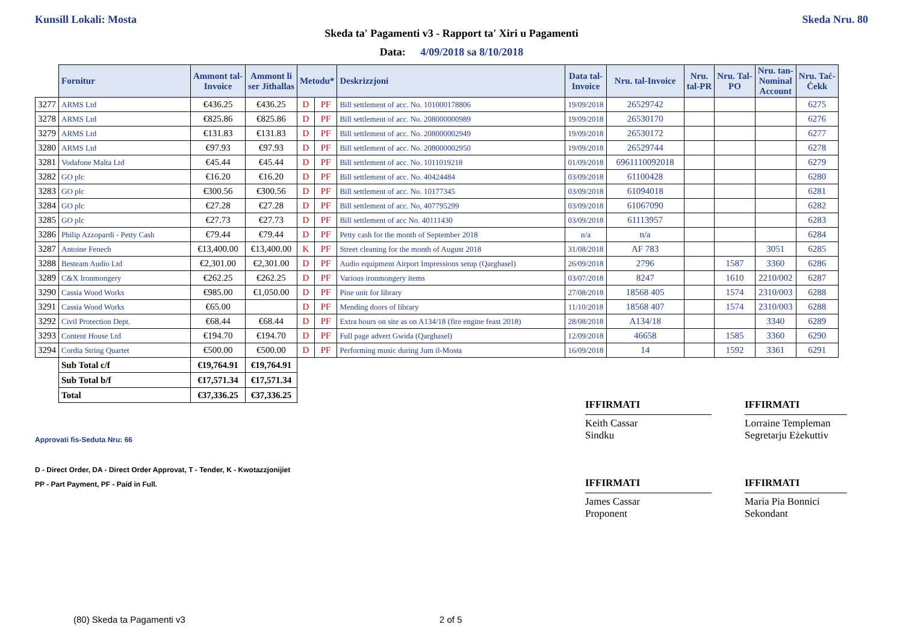Kunsill Lokali: Mosta Skeda Nru. 80
Skeda ta' Pagamenti v3 - Rapport ta' Xiri u Pagamenti
Data: 4/09/2018 sa 8/10/2018
| | Fornitur | Ammont tal- Invoice | Ammont li ser Jithallas | Metodu* | | Deskrizzjoni | Data tal- Invoice | Nru. tal-Invoice | Nru. tal-PR | Nru. Tal- PO | Nru. tan- Nominal Account | Nru. Taċ- Ċekk |
| --- | --- | --- | --- | --- | --- | --- | --- | --- | --- | --- | --- | --- |
| 3277 | ARMS Ltd | €436.25 | €436.25 | D | PF | Bill settlement of acc. No. 101000178806 | 19/09/2018 | 26529742 | | | | 6275 |
| 3278 | ARMS Ltd | €825.86 | €825.86 | D | PF | Bill settlement of acc. No. 208000000989 | 19/09/2018 | 26530170 | | | | 6276 |
| 3279 | ARMS Ltd | €131.83 | €131.83 | D | PF | Bill settlement of acc. No. 208000002949 | 19/09/2018 | 26530172 | | | | 6277 |
| 3280 | ARMS Ltd | €97.93 | €97.93 | D | PF | Bill settlement of acc. No. 208000002950 | 19/09/2018 | 26529744 | | | | 6278 |
| 3281 | Vodafone Malta Ltd | €45.44 | €45.44 | D | PF | Bill settlement of acc. No. 1011019218 | 01/09/2018 | 6961110092018 | | | | 6279 |
| 3282 | GO plc | €16.20 | €16.20 | D | PF | Bill settlement of acc. No. 40424484 | 03/09/2018 | 61100428 | | | | 6280 |
| 3283 | GO plc | €300.56 | €300.56 | D | PF | Bill settlement of acc. No. 10177345 | 03/09/2018 | 61094018 | | | | 6281 |
| 3284 | GO plc | €27.28 | €27.28 | D | PF | Bill settlement of acc. No, 407795299 | 03/09/2018 | 61067090 | | | | 6282 |
| 3285 | GO plc | €27.73 | €27.73 | D | PF | Bill settlement of acc No. 40111430 | 03/09/2018 | 61113957 | | | | 6283 |
| 3286 | Philip Azzopardi - Petty Cash | €79.44 | €79.44 | D | PF | Petty cash for the month of September 2018 | n/a | n/a | | | | 6284 |
| 3287 | Antoine Fenech | €13,400.00 | €13,400.00 | K | PF | Street cleaning for the month of August 2018 | 31/08/2018 | AF 783 | | | 3051 | 6285 |
| 3288 | Besteam Audio Ltd | €2,301.00 | €2,301.00 | D | PF | Audio equipment Airport Impressions setup (Qarghasel) | 26/09/2018 | 2796 | | 1587 | 3360 | 6286 |
| 3289 | C&X Ironmongery | €262.25 | €262.25 | D | PF | Various ironmongery items | 03/07/2018 | 8247 | | 1610 | 2210/002 | 6287 |
| 3290 | Cassia Wood Works | €985.00 | €1,050.00 | D | PF | Pine unit for library | 27/08/2018 | 18568 405 | | 1574 | 2310/003 | 6288 |
| 3291 | Cassia Wood Works | €65.00 | | D | PF | Mending doors of library | 11/10/2018 | 18568 407 | | 1574 | 2310/003 | 6288 |
| 3292 | Civil Protection Dept. | €68.44 | €68.44 | D | PF | Extra hours on site as on A134/18 (fire engine feast 2018) | 28/08/2018 | A134/18 | | | 3340 | 6289 |
| 3293 | Content House Ltd | €194.70 | €194.70 | D | PF | Full page advert Gwida (Qarghasel) | 12/09/2018 | 46658 | | 1585 | 3360 | 6290 |
| 3294 | Cordia String Quartet | €500.00 | €500.00 | D | PF | Performing music during Jum il-Mosta | 16/09/2018 | 14 | | 1592 | 3361 | 6291 |
| | Sub Total c/f | €19,764.91 | €19,764.91 | | | | | | | | | |
| | Sub Total b/f | €17,571.34 | €17,571.34 | | | | | | | | | |
| | Total | €37,336.25 | €37,336.25 | | | | | | | | | |
IFFIRMATI
Keith Cassar
Sindku
IFFIRMATI
Lorraine Templeman
Segretarju Eżekuttiv
Approvati fis-Seduta Nru: 66
D - Direct Order, DA - Direct Order Approvat, T - Tender, K - Kwotazzjonijiet
PP - Part Payment, PF - Paid in Full.
IFFIRMATI
James Cassar
Proponent
IFFIRMATI
Maria Pia Bonnici
Sekondant
(80) Skeda ta Pagamenti v3 2 of 5